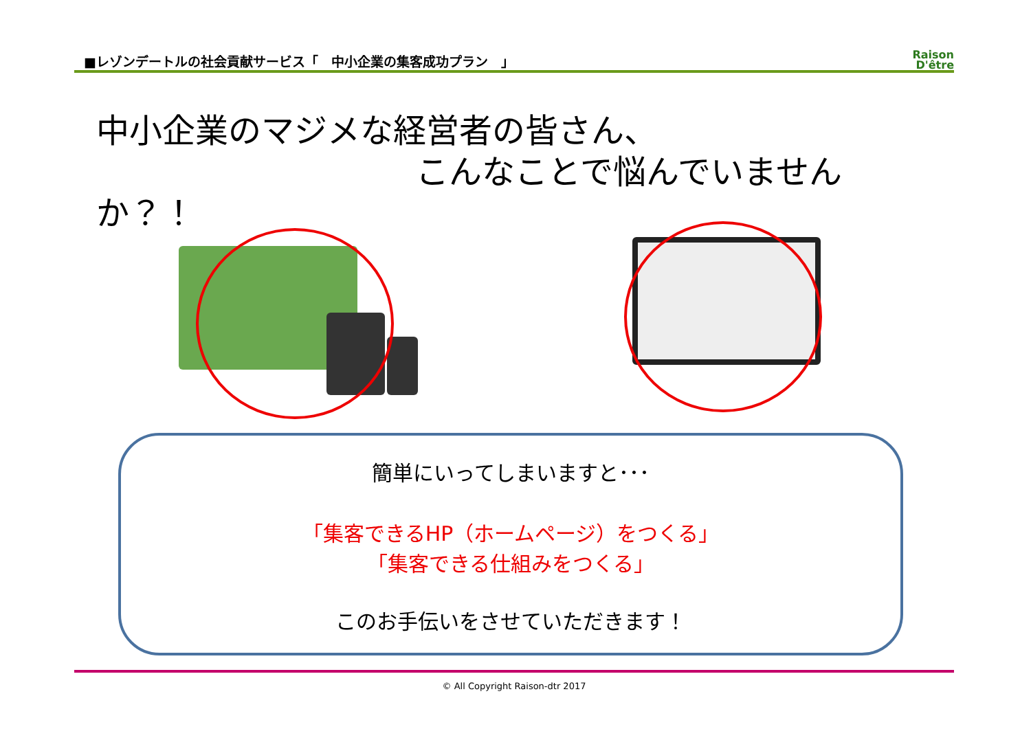■レゾンデートルの社会貢献サービス「　中小企業の集客成功プラン　」 Raison
D'être
中小企業のマジメな経営者の皆さん、
こんなことで悩んでいませんか？！
簡単にいってしまいますと･･･
「集客できるHP（ホームページ）をつくる」
「集客できる仕組みをつくる」
このお手伝いをさせていただきます！
© All Copyright Raison-dtr 2017